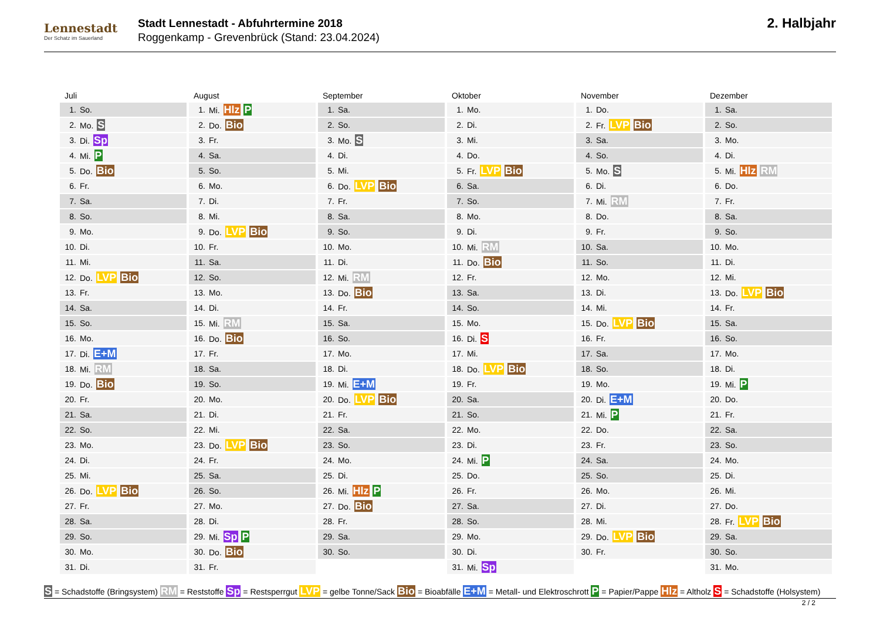Lennestadt
Der Schatz im Sauerland
Stadt Lennestadt - Abfuhrtermine 2018
Roggenkamp - Grevenbrück (Stand: 23.04.2024)
2. Halbjahr
Juli
| 1. | So. |
| 2. | Mo. S |
| 3. | Di. Sp |
| 4. | Mi. P |
| 5. | Do. Bio |
| 6. | Fr. |
| 7. | Sa. |
| 8. | So. |
| 9. | Mo. |
| 10. | Di. |
| 11. | Mi. |
| 12. | Do. LVP Bio |
| 13. | Fr. |
| 14. | Sa. |
| 15. | So. |
| 16. | Mo. |
| 17. | Di. E+M |
| 18. | Mi. RM |
| 19. | Do. Bio |
| 20. | Fr. |
| 21. | Sa. |
| 22. | So. |
| 23. | Mo. |
| 24. | Di. |
| 25. | Mi. |
| 26. | Do. LVP Bio |
| 27. | Fr. |
| 28. | Sa. |
| 29. | So. |
| 30. | Mo. |
| 31. | Di. |
August
| 1. | Mi. Hlz P |
| 2. | Do. Bio |
| 3. | Fr. |
| 4. | Sa. |
| 5. | So. |
| 6. | Mo. |
| 7. | Di. |
| 8. | Mi. |
| 9. | Do. LVP Bio |
| 10. | Fr. |
| 11. | Sa. |
| 12. | So. |
| 13. | Mo. |
| 14. | Di. |
| 15. | Mi. RM |
| 16. | Do. Bio |
| 17. | Fr. |
| 18. | Sa. |
| 19. | So. |
| 20. | Mo. |
| 21. | Di. |
| 22. | Mi. |
| 23. | Do. LVP Bio |
| 24. | Fr. |
| 25. | Sa. |
| 26. | So. |
| 27. | Mo. |
| 28. | Di. |
| 29. | Mi. Sp P |
| 30. | Do. Bio |
| 31. | Fr. |
September
| 1. | Sa. |
| 2. | So. |
| 3. | Mo. S |
| 4. | Di. |
| 5. | Mi. |
| 6. | Do. LVP Bio |
| 7. | Fr. |
| 8. | Sa. |
| 9. | So. |
| 10. | Mo. |
| 11. | Di. |
| 12. | Mi. RM |
| 13. | Do. Bio |
| 14. | Fr. |
| 15. | Sa. |
| 16. | So. |
| 17. | Mo. |
| 18. | Di. |
| 19. | Mi. E+M |
| 20. | Do. LVP Bio |
| 21. | Fr. |
| 22. | Sa. |
| 23. | So. |
| 24. | Mo. |
| 25. | Di. |
| 26. | Mi. Hlz P |
| 27. | Do. Bio |
| 28. | Fr. |
| 29. | Sa. |
| 30. | So. |
Oktober
| 1. | Mo. |
| 2. | Di. |
| 3. | Mi. |
| 4. | Do. |
| 5. | Fr. LVP Bio |
| 6. | Sa. |
| 7. | So. |
| 8. | Mo. |
| 9. | Di. |
| 10. | Mi. RM |
| 11. | Do. Bio |
| 12. | Fr. |
| 13. | Sa. |
| 14. | So. |
| 15. | Mo. |
| 16. | Di. S |
| 17. | Mi. |
| 18. | Do. LVP Bio |
| 19. | Fr. |
| 20. | Sa. |
| 21. | So. |
| 22. | Mo. |
| 23. | Di. |
| 24. | Mi. P |
| 25. | Do. |
| 26. | Fr. |
| 27. | Sa. |
| 28. | So. |
| 29. | Mo. |
| 30. | Di. |
| 31. | Mi. Sp |
November
| 1. | Do. |
| 2. | Fr. LVP Bio |
| 3. | Sa. |
| 4. | So. |
| 5. | Mo. S |
| 6. | Di. |
| 7. | Mi. RM |
| 8. | Do. |
| 9. | Fr. |
| 10. | Sa. |
| 11. | So. |
| 12. | Mo. |
| 13. | Di. |
| 14. | Mi. |
| 15. | Do. LVP Bio |
| 16. | Fr. |
| 17. | Sa. |
| 18. | So. |
| 19. | Mo. |
| 20. | Di. E+M |
| 21. | Mi. P |
| 22. | Do. |
| 23. | Fr. |
| 24. | Sa. |
| 25. | So. |
| 26. | Mo. |
| 27. | Di. |
| 28. | Mi. |
| 29. | Do. LVP Bio |
| 30. | Fr. |
Dezember
| 1. | Sa. |
| 2. | So. |
| 3. | Mo. |
| 4. | Di. |
| 5. | Mi. Hlz RM |
| 6. | Do. |
| 7. | Fr. |
| 8. | Sa. |
| 9. | So. |
| 10. | Mo. |
| 11. | Di. |
| 12. | Mi. |
| 13. | Do. LVP Bio |
| 14. | Fr. |
| 15. | Sa. |
| 16. | So. |
| 17. | Mo. |
| 18. | Di. |
| 19. | Mi. P |
| 20. | Do. |
| 21. | Fr. |
| 22. | Sa. |
| 23. | So. |
| 24. | Mo. |
| 25. | Di. |
| 26. | Mi. |
| 27. | Do. |
| 28. | Fr. LVP Bio |
| 29. | Sa. |
| 30. | So. |
| 31. | Mo. |
S = Schadstoffe (Bringsystem) RM = Reststoffe Sp = Restsperrgut LVP = gelbe Tonne/Sack Bio = Bioabfälle E+M = Metall- und Elektroschrott P = Papier/Pappe Hlz = Altholz S = Schadstoffe (Holsystem)
2 / 2